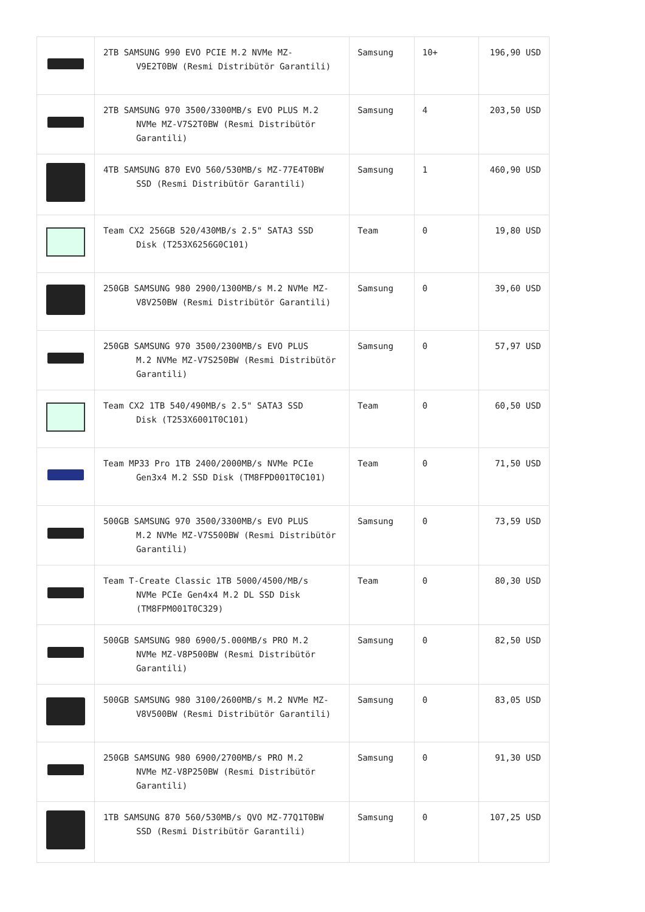| | 2TB SAMSUNG 990 EVO PCIE M.2 NVMe MZ- V9E2T0BW (Resmi Distribütör Garantili) | Samsung | 10+ | 196,90 USD |
| | 2TB SAMSUNG 970 3500/3300MB/s EVO PLUS M.2 NVMe MZ-V7S2T0BW (Resmi Distribütör Garantili) | Samsung | 4 | 203,50 USD |
| | 4TB SAMSUNG 870 EVO 560/530MB/s MZ-77E4T0BW SSD (Resmi Distribütör Garantili) | Samsung | 1 | 460,90 USD |
| | Team CX2 256GB 520/430MB/s 2.5" SATA3 SSD Disk (T253X6256G0C101) | Team | 0 | 19,80 USD |
| | 250GB SAMSUNG 980 2900/1300MB/s M.2 NVMe MZ- V8V250BW (Resmi Distribütör Garantili) | Samsung | 0 | 39,60 USD |
| | 250GB SAMSUNG 970 3500/2300MB/s EVO PLUS M.2 NVMe MZ-V7S250BW (Resmi Distribütör Garantili) | Samsung | 0 | 57,97 USD |
| | Team CX2 1TB 540/490MB/s 2.5" SATA3 SSD Disk (T253X6001T0C101) | Team | 0 | 60,50 USD |
| | Team MP33 Pro 1TB 2400/2000MB/s NVMe PCIe Gen3x4 M.2 SSD Disk (TM8FPD001T0C101) | Team | 0 | 71,50 USD |
| | 500GB SAMSUNG 970 3500/3300MB/s EVO PLUS M.2 NVMe MZ-V7S500BW (Resmi Distribütör Garantili) | Samsung | 0 | 73,59 USD |
| | Team T-Create Classic 1TB 5000/4500/MB/s NVMe PCIe Gen4x4 M.2 DL SSD Disk (TM8FPM001T0C329) | Team | 0 | 80,30 USD |
| | 500GB SAMSUNG 980 6900/5.000MB/s PRO M.2 NVMe MZ-V8P500BW (Resmi Distribütör Garantili) | Samsung | 0 | 82,50 USD |
| | 500GB SAMSUNG 980 3100/2600MB/s M.2 NVMe MZ- V8V500BW (Resmi Distribütör Garantili) | Samsung | 0 | 83,05 USD |
| | 250GB SAMSUNG 980 6900/2700MB/s PRO M.2 NVMe MZ-V8P250BW (Resmi Distribütör Garantili) | Samsung | 0 | 91,30 USD |
| | 1TB SAMSUNG 870 560/530MB/s QVO MZ-77Q1T0BW SSD (Resmi Distribütör Garantili) | Samsung | 0 | 107,25 USD |